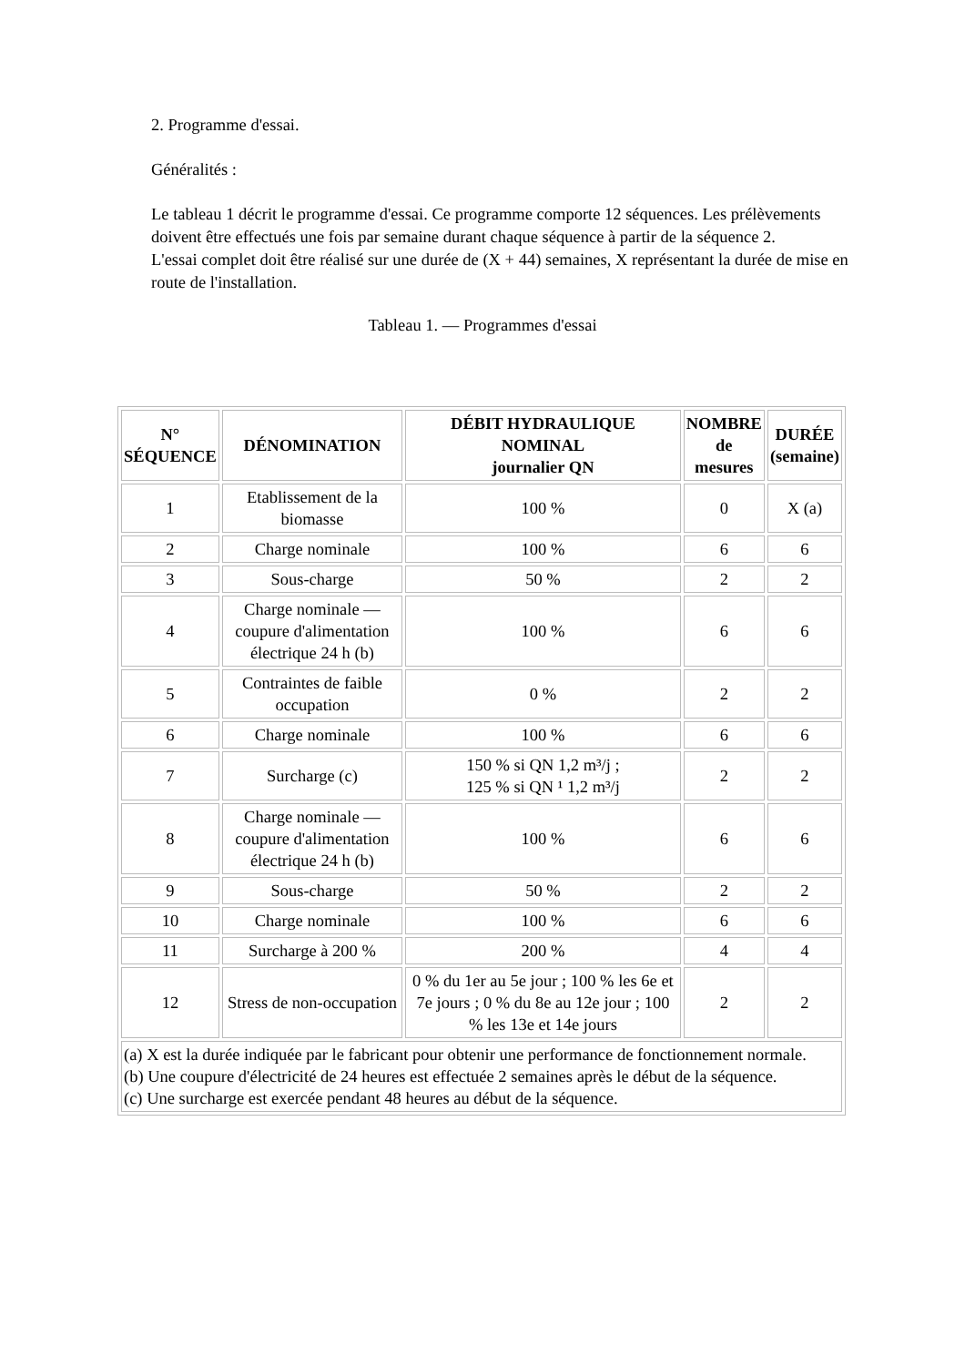2. Programme d'essai.
Généralités :
Le tableau 1 décrit le programme d'essai. Ce programme comporte 12 séquences. Les prélèvements doivent être effectués une fois par semaine durant chaque séquence à partir de la séquence 2.
L'essai complet doit être réalisé sur une durée de (X + 44) semaines, X représentant la durée de mise en route de l'installation.
Tableau 1. — Programmes d'essai
| N° SÉQUENCE | DÉNOMINATION | DÉBIT HYDRAULIQUE NOMINAL journalier QN | NOMBRE de mesures | DURÉE (semaine) |
| --- | --- | --- | --- | --- |
| 1 | Etablissement de la biomasse | 100 % | 0 | X (a) |
| 2 | Charge nominale | 100 % | 6 | 6 |
| 3 | Sous-charge | 50 % | 2 | 2 |
| 4 | Charge nominale — coupure d'alimentation électrique 24 h (b) | 100 % | 6 | 6 |
| 5 | Contraintes de faible occupation | 0 % | 2 | 2 |
| 6 | Charge nominale | 100 % | 6 | 6 |
| 7 | Surcharge (c) | 150 % si QN 1,2 m³/j ; 125 % si QN ¹ 1,2 m³/j | 2 | 2 |
| 8 | Charge nominale — coupure d'alimentation électrique 24 h (b) | 100 % | 6 | 6 |
| 9 | Sous-charge | 50 % | 2 | 2 |
| 10 | Charge nominale | 100 % | 6 | 6 |
| 11 | Surcharge à 200 % | 200 % | 4 | 4 |
| 12 | Stress de non-occupation | 0 % du 1er au 5e jour ; 100 % les 6e et 7e jours ; 0 % du 8e au 12e jour ; 100 % les 13e et 14e jours | 2 | 2 |
| (a) X est la durée indiquée par le fabricant pour obtenir une performance de fonctionnement normale. (b) Une coupure d'électricité de 24 heures est effectuée 2 semaines après le début de la séquence. (c) Une surcharge est exercée pendant 48 heures au début de la séquence. | | | | |